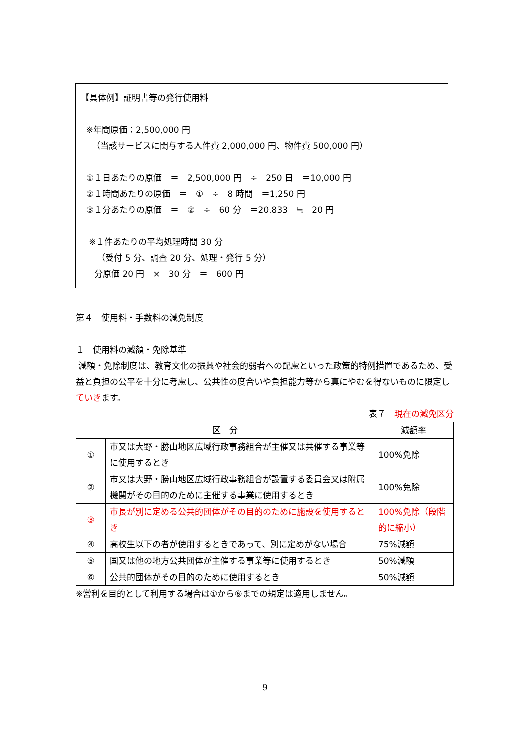【具体例】証明書等の発行使用料
※年間原価：2,500,000 円
（当該サービスに関与する人件費 2,000,000 円、物件費 500,000 円）
①１日あたりの原価　＝　2,500,000 円　÷　250 日　＝10,000 円
②１時間あたりの原価　＝　①　÷　8 時間　＝1,250 円
③１分あたりの原価　＝　②　÷　60 分　＝20.833　≒　20 円
※１件あたりの平均処理時間 30 分
（受付 5 分、調査 20 分、処理・発行 5 分）
分原価 20 円　×　30 分　＝　600 円
第４　使用料・手数料の減免制度
１　使用料の減額・免除基準
減額・免除制度は、教育文化の振興や社会的弱者への配慮といった政策的特例措置であるため、受益と負担の公平を十分に考慮し、公共性の度合いや負担能力等から真にやむを得ないものに限定していきます。
表７　現在の減免区分
| 区 分 | | 減額率 |
| --- | --- | --- |
| ① | 市又は大野・勝山地区広域行政事務組合が主催又は共催する事業等に使用するとき | 100%免除 |
| ② | 市又は大野・勝山地区広域行政事務組合が設置する委員会又は附属機関がその目的のために主催する事業に使用するとき | 100%免除 |
| ③ | 市長が別に定める公共的団体がその目的のために施設を使用するとき | 100%免除（段階的に縮小） |
| ④ | 高校生以下の者が使用するときであって、別に定めがない場合 | 75%減額 |
| ⑤ | 国又は他の地方公共団体が主催する事業等に使用するとき | 50%減額 |
| ⑥ | 公共的団体がその目的のために使用するとき | 50%減額 |
※営利を目的として利用する場合は①から⑥までの規定は適用しません。
9